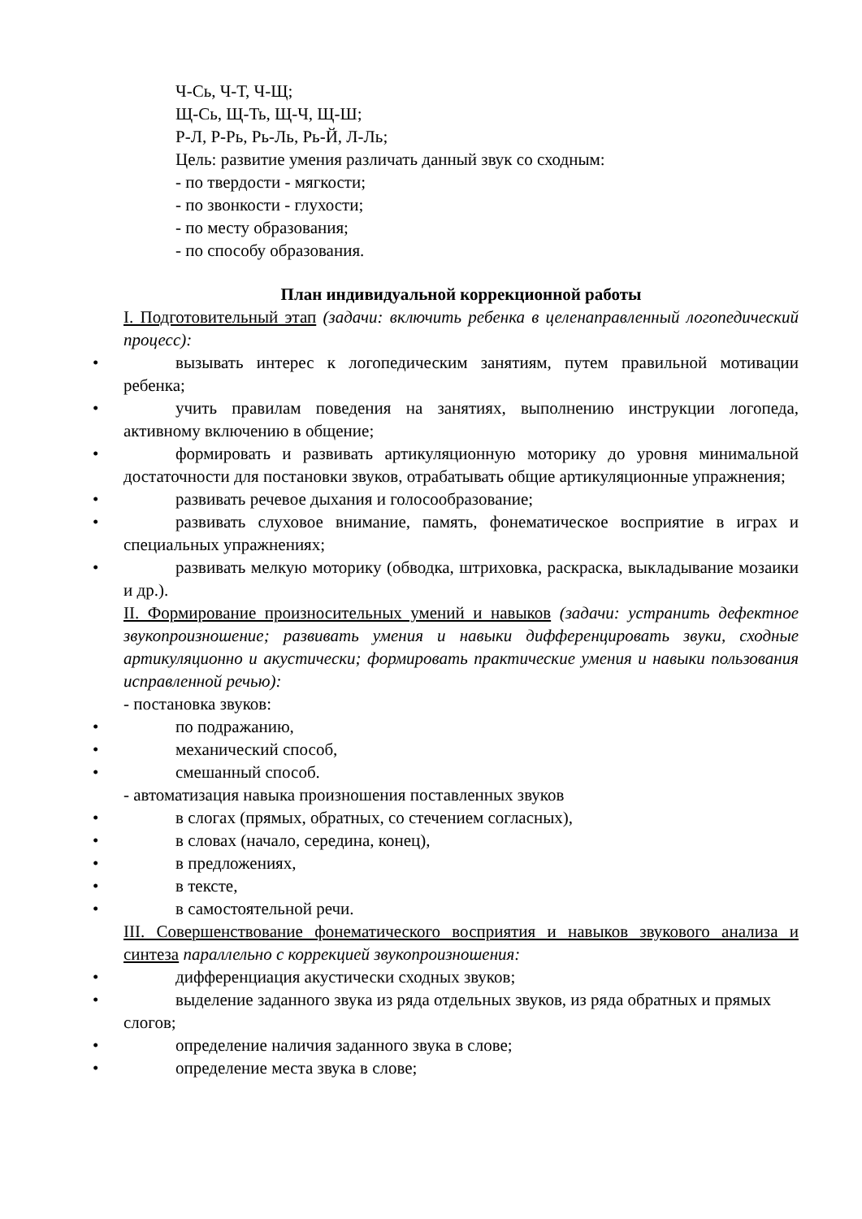Ч-Сь, Ч-Т, Ч-Щ;
Щ-Сь, Щ-Ть, Щ-Ч, Щ-Ш;
Р-Л, Р-Рь, Рь-Ль, Рь-Й, Л-Ль;
Цель: развитие умения различать данный звук со сходным:
- по твердости - мягкости;
- по звонкости - глухости;
- по месту образования;
- по способу образования.
План индивидуальной коррекционной работы
I. Подготовительный этап (задачи: включить ребенка в целенаправленный логопедический процесс):
•
вызывать интерес к логопедическим занятиям, путем правильной мотивации ребенка;
•
учить правилам поведения на занятиях, выполнению инструкции логопеда, активному включению в общение;
•
формировать и развивать артикуляционную моторику до уровня минимальной достаточности для постановки звуков, отрабатывать общие артикуляционные упражнения;
•
развивать речевое дыхания и голосообразование;
•
развивать слуховое внимание, память, фонематическое восприятие в играх и специальных упражнениях;
•
развивать мелкую моторику (обводка, штриховка, раскраска, выкладывание мозаики и др.).
II. Формирование произносительных умений и навыков (задачи: устранить дефектное звукопроизношение; развивать умения и навыки дифференцировать звуки, сходные артикуляционно и акустически; формировать практические умения и навыки пользования исправленной речью):
- постановка звуков:
•
по подражанию,
•
механический способ,
•
смешанный способ.
- автоматизация навыка произношения поставленных звуков
•
в слогах (прямых, обратных, со стечением согласных),
•
в словах (начало, середина, конец),
•
в предложениях,
•
в тексте,
•
в самостоятельной речи.
III. Совершенствование фонематического восприятия и навыков звукового анализа и синтеза параллельно с коррекцией звукопроизношения:
•
дифференциация акустически сходных звуков;
•
выделение заданного звука из ряда отдельных звуков, из ряда обратных и прямых слогов;
•
определение наличия заданного звука в слове;
•
определение места звука в слове;